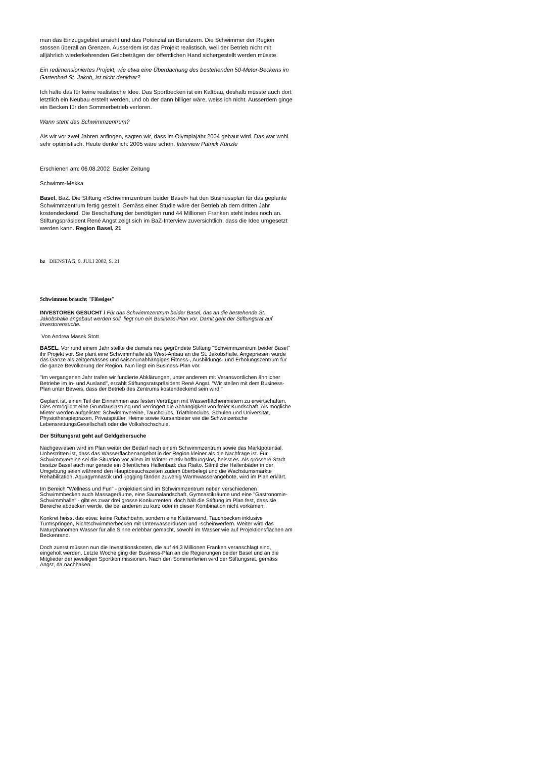man das Einzugsgebiet ansieht und das Potenzial an Benutzern. Die Schwimmer der Region stossen überall an Grenzen. Ausserdem ist das Projekt realistisch, weil der Betrieb nicht mit alljährlich wiederkehrenden Geldbeträgen der öffentlichen Hand sichergestellt werden müsste.
Ein redimensioniertes Projekt, wie etwa eine Überdachung des bestehenden 50-Meter-Beckens im Gartenbad St. Jakob, ist nicht denkbar?
Ich halte das für keine realistische Idee. Das Sportbecken ist ein Kaltbau, deshalb müsste auch dort letztlich ein Neubau erstellt werden, und ob der dann billiger wäre, weiss ich nicht. Ausserdem ginge ein Becken für den Sommerbetrieb verloren.
Wann steht das Schwimmzentrum?
Als wir vor zwei Jahren anfingen, sagten wir, dass im Olympiajahr 2004 gebaut wird. Das war wohl sehr optimistisch. Heute denke ich: 2005 wäre schön. Interview Patrick Künzle
Erschienen am: 06.08.2002 Basler Zeitung
Schwimm-Mekka
Basel. BaZ. Die Stiftung «Schwimmzentrum beider Basel» hat den Businessplan für das geplante Schwimmzentrum fertig gestellt. Gemäss einer Studie wäre der Betrieb ab dem dritten Jahr kostendeckend. Die Beschaffung der benötigten rund 44 Millionen Franken steht indes noch an. Stiftungspräsident René Angst zeigt sich im BaZ-Interview zuversichtlich, dass die Idee umgesetzt werden kann. Region Basel, 21
bz DIENSTAG, 9. JULI 2002, S. 21
Schwimmen braucht "Flüssiges"
INVESTOREN GESUCHT / Für das Schwimmzentrum beider Basel, das an die bestehende St. Jakobshalle angebaut werden soll, liegt nun ein Business-Plan vor. Damit geht der Stiftungsrat auf Investorensuche.
Von Andrea Masek Stott
BASEL. Vor rund einem Jahr stellte die damals neu gegründete Stiftung "Schwimmzentrum beider Basel" ihr Projekt vor. Sie plant eine Schwimmhalle als West-Anbau an die St. Jakobshalle. Angepriesen wurde das Ganze als zeitgemässes und saisonunabhängiges Fitness-, Ausbildungs- und Erholungszentrum für die ganze Bevölkerung der Region. Nun liegt ein Business-Plan vor.
"Im vergangenen Jahr trafen wir fundierte Abklärungen, unter anderem mit Verantwortlichen ähnlicher Betriebe im In- und Ausland", erzählt Stiftungsratspräsident René Angst. "Wir stellen mit dem Business-Plan unter Beweis, dass der Betrieb des Zentrums kostendeckend sein wird."
Geplant ist, einen Teil der Einnahmen aus festen Verträgen mit Wasserflächenmietern zu erwirtschaften. Dies ermöglicht eine Grundauslastung und verringert die Abhängigkeit von freier Kundschaft. Als mögliche Mieter werden aufgelistet: Schwimmvereine, Tauchclubs, Triathlonclubs, Schulen und Universität, Physiotherapiepraxen, Privatspitäler, Heime sowie Kursanbieter wie die Schweizerische LebensrettungsGesellschaft oder die Volkshochschule.
Der Stiftungsrat geht auf Geldgebersuche
Nachgewiesen wird im Plan weiter der Bedarf nach einem Schwimmzentrum sowie das Marktpotential. Unbestritten ist, dass das Wasserflächenangebot in der Region kleiner als die Nachfrage ist. Für Schwimmvereine sei die Situation vor allem im Winter relativ hoffnungslos, heisst es. Als grössere Stadt besitze Basel auch nur gerade ein öffentliches Hallenbad: das Rialto. Sämtliche Hallenbäder in der Umgebung seien während den Hauptbesuchszeiten zudem überbelegt und die Wachstumsmärkte Rehabilitation, Aquagymnastik und -jogging fänden zuwenig Warmwasserangebote, wird im Plan erklärt.
Im Bereich "Wellness und Fun" - projektiert sind im Schwimmzentrum neben verschiedenen Schwimmbecken auch Massageräume, eine Saunalandschaft, Gymnastikräume und eine "Gastronomie-Schwimmhalle" - gibt es zwar drei grosse Konkurrenten, doch hält die Stiftung im Plan fest, dass sie Bereiche abdecken werde, die bei anderen zu kurz oder in dieser Kombination nicht vorkämen.
Konkret heisst das etwa: keine Rutschbahn, sondern eine Kletterwand, Tauchbecken inklusive Turmspringen, Nichtschwimmerbecken mit Unterwasserdüsen und -scheinwerfern. Weiter wird das Naturphänomen Wasser für alle Sinne erlebbar gemacht, sowohl im Wasser wie auf Projektionsflächen am Beckenrand.
Doch zuerst müssen nun die Investitionskosten, die auf 44,3 Millionen Franken veranschlagt sind, eingeholt werden. Letzte Woche ging der Business-Plan an die Regierungen beider Basel und an die Mitglieder der jeweiligen Sportkommissionen. Nach den Sommerferien wird der Stiftungsrat, gemäss Angst, da nachhaken.